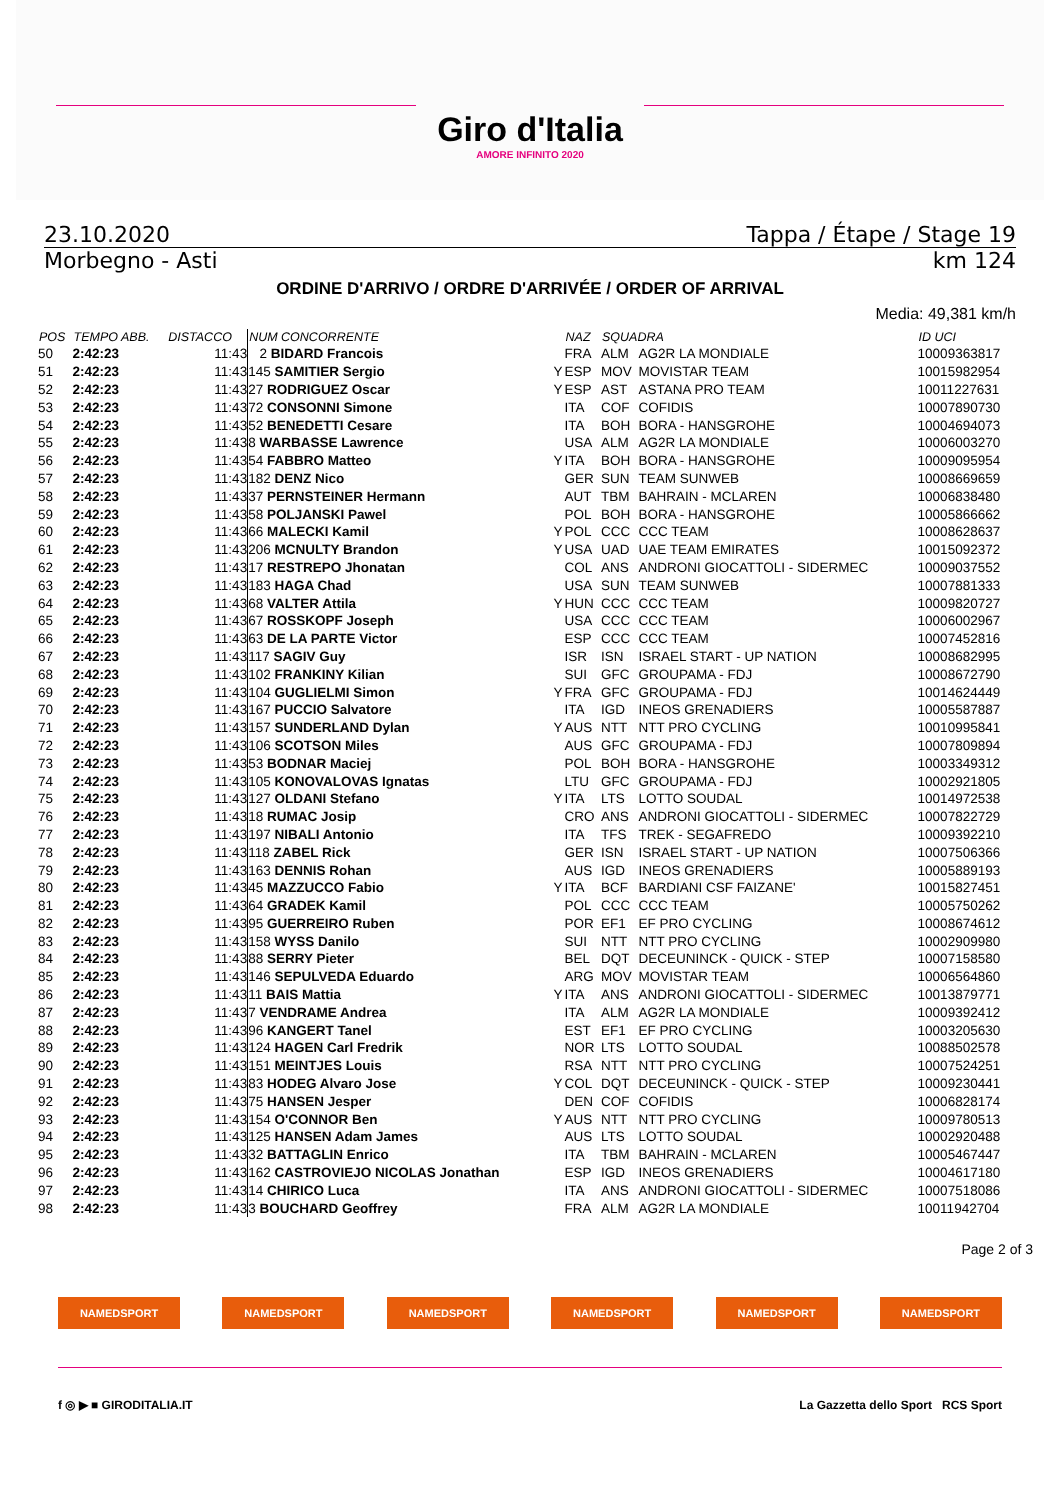Giro d'Italia
AMORE INFINITO 2020
23.10.2020 Tappa / Étape / Stage 19
Morbegno - Asti km 124
ORDINE D'ARRIVO / ORDRE D'ARRIVÉE / ORDER OF ARRIVAL
Media: 49,381 km/h
| POS | TEMPO ABB. | DISTACCO | NUM CONCORRENTE | | NAZ | SQUADRA | | ID UCI |
| --- | --- | --- | --- | --- | --- | --- | --- | --- |
| 50 | 2:42:23 | 11:43 | 2 BIDARD Francois | | FRA | ALM | AG2R LA MONDIALE | 10009363817 |
| 51 | 2:42:23 | 11:43 | 145 SAMITIER Sergio | Y | ESP | MOV | MOVISTAR TEAM | 10015982954 |
| 52 | 2:42:23 | 11:43 | 27 RODRIGUEZ Oscar | Y | ESP | AST | ASTANA PRO TEAM | 10011227631 |
| 53 | 2:42:23 | 11:43 | 72 CONSONNI Simone | | ITA | COF | COFIDIS | 10007890730 |
| 54 | 2:42:23 | 11:43 | 52 BENEDETTI Cesare | | ITA | BOH | BORA - HANSGROHE | 10004694073 |
| 55 | 2:42:23 | 11:43 | 8 WARBASSE Lawrence | | USA | ALM | AG2R LA MONDIALE | 10006003270 |
| 56 | 2:42:23 | 11:43 | 54 FABBRO Matteo | Y | ITA | BOH | BORA - HANSGROHE | 10009095954 |
| 57 | 2:42:23 | 11:43 | 182 DENZ Nico | | GER | SUN | TEAM SUNWEB | 10008669659 |
| 58 | 2:42:23 | 11:43 | 37 PERNSTEINER Hermann | | AUT | TBM | BAHRAIN - MCLAREN | 10006838480 |
| 59 | 2:42:23 | 11:43 | 58 POLJANSKI Pawel | | POL | BOH | BORA - HANSGROHE | 10005866662 |
| 60 | 2:42:23 | 11:43 | 66 MALECKI Kamil | Y | POL | CCC | CCC TEAM | 10008628637 |
| 61 | 2:42:23 | 11:43 | 206 MCNULTY Brandon | Y | USA | UAD | UAE TEAM EMIRATES | 10015092372 |
| 62 | 2:42:23 | 11:43 | 17 RESTREPO Jhonatan | | COL | ANS | ANDRONI GIOCATTOLI - SIDERMEC | 10009037552 |
| 63 | 2:42:23 | 11:43 | 183 HAGA Chad | | USA | SUN | TEAM SUNWEB | 10007881333 |
| 64 | 2:42:23 | 11:43 | 68 VALTER Attila | Y | HUN | CCC | CCC TEAM | 10009820727 |
| 65 | 2:42:23 | 11:43 | 67 ROSSKOPF Joseph | | USA | CCC | CCC TEAM | 10006002967 |
| 66 | 2:42:23 | 11:43 | 63 DE LA PARTE Victor | | ESP | CCC | CCC TEAM | 10007452816 |
| 67 | 2:42:23 | 11:43 | 117 SAGIV Guy | | ISR | ISN | ISRAEL START - UP NATION | 10008682995 |
| 68 | 2:42:23 | 11:43 | 102 FRANKINY Kilian | | SUI | GFC | GROUPAMA - FDJ | 10008672790 |
| 69 | 2:42:23 | 11:43 | 104 GUGLIELMI Simon | Y | FRA | GFC | GROUPAMA - FDJ | 10014624449 |
| 70 | 2:42:23 | 11:43 | 167 PUCCIO Salvatore | | ITA | IGD | INEOS GRENADIERS | 10005587887 |
| 71 | 2:42:23 | 11:43 | 157 SUNDERLAND Dylan | Y | AUS | NTT | NTT PRO CYCLING | 10010995841 |
| 72 | 2:42:23 | 11:43 | 106 SCOTSON Miles | | AUS | GFC | GROUPAMA - FDJ | 10007809894 |
| 73 | 2:42:23 | 11:43 | 53 BODNAR Maciej | | POL | BOH | BORA - HANSGROHE | 10003349312 |
| 74 | 2:42:23 | 11:43 | 105 KONOVALOVAS Ignatas | | LTU | GFC | GROUPAMA - FDJ | 10002921805 |
| 75 | 2:42:23 | 11:43 | 127 OLDANI Stefano | Y | ITA | LTS | LOTTO SOUDAL | 10014972538 |
| 76 | 2:42:23 | 11:43 | 18 RUMAC Josip | | CRO | ANS | ANDRONI GIOCATTOLI - SIDERMEC | 10007822729 |
| 77 | 2:42:23 | 11:43 | 197 NIBALI Antonio | | ITA | TFS | TREK - SEGAFREDO | 10009392210 |
| 78 | 2:42:23 | 11:43 | 118 ZABEL Rick | | GER | ISN | ISRAEL START - UP NATION | 10007506366 |
| 79 | 2:42:23 | 11:43 | 163 DENNIS Rohan | | AUS | IGD | INEOS GRENADIERS | 10005889193 |
| 80 | 2:42:23 | 11:43 | 45 MAZZUCCO Fabio | Y | ITA | BCF | BARDIANI CSF FAIZANE' | 10015827451 |
| 81 | 2:42:23 | 11:43 | 64 GRADEK Kamil | | POL | CCC | CCC TEAM | 10005750262 |
| 82 | 2:42:23 | 11:43 | 95 GUERREIRO Ruben | | POR | EF1 | EF PRO CYCLING | 10008674612 |
| 83 | 2:42:23 | 11:43 | 158 WYSS Danilo | | SUI | NTT | NTT PRO CYCLING | 10002909980 |
| 84 | 2:42:23 | 11:43 | 88 SERRY Pieter | | BEL | DQT | DECEUNINCK - QUICK - STEP | 10007158580 |
| 85 | 2:42:23 | 11:43 | 146 SEPULVEDA Eduardo | | ARG | MOV | MOVISTAR TEAM | 10006564860 |
| 86 | 2:42:23 | 11:43 | 11 BAIS Mattia | Y | ITA | ANS | ANDRONI GIOCATTOLI - SIDERMEC | 10013879771 |
| 87 | 2:42:23 | 11:43 | 7 VENDRAME Andrea | | ITA | ALM | AG2R LA MONDIALE | 10009392412 |
| 88 | 2:42:23 | 11:43 | 96 KANGERT Tanel | | EST | EF1 | EF PRO CYCLING | 10003205630 |
| 89 | 2:42:23 | 11:43 | 124 HAGEN Carl Fredrik | | NOR | LTS | LOTTO SOUDAL | 10088502578 |
| 90 | 2:42:23 | 11:43 | 151 MEINTJES Louis | | RSA | NTT | NTT PRO CYCLING | 10007524251 |
| 91 | 2:42:23 | 11:43 | 83 HODEG Alvaro Jose | Y | COL | DQT | DECEUNINCK - QUICK - STEP | 10009230441 |
| 92 | 2:42:23 | 11:43 | 75 HANSEN Jesper | | DEN | COF | COFIDIS | 10006828174 |
| 93 | 2:42:23 | 11:43 | 154 O'CONNOR Ben | Y | AUS | NTT | NTT PRO CYCLING | 10009780513 |
| 94 | 2:42:23 | 11:43 | 125 HANSEN Adam James | | AUS | LTS | LOTTO SOUDAL | 10002920488 |
| 95 | 2:42:23 | 11:43 | 32 BATTAGLIN Enrico | | ITA | TBM | BAHRAIN - MCLAREN | 10005467447 |
| 96 | 2:42:23 | 11:43 | 162 CASTROVIEJO NICOLAS Jonathan | | ESP | IGD | INEOS GRENADIERS | 10004617180 |
| 97 | 2:42:23 | 11:43 | 14 CHIRICO Luca | | ITA | ANS | ANDRONI GIOCATTOLI - SIDERMEC | 10007518086 |
| 98 | 2:42:23 | 11:43 | 3 BOUCHARD Geoffrey | | FRA | ALM | AG2R LA MONDIALE | 10011942704 |
Page 2 of 3
NAMEDSPORT NAMEDSPORT NAMEDSPORT NAMEDSPORT NAMEDSPORT NAMEDSPORT
f ◎ ▶ ■ GIRODITALIA.IT La Gazzetta dello Sport RCS Sport